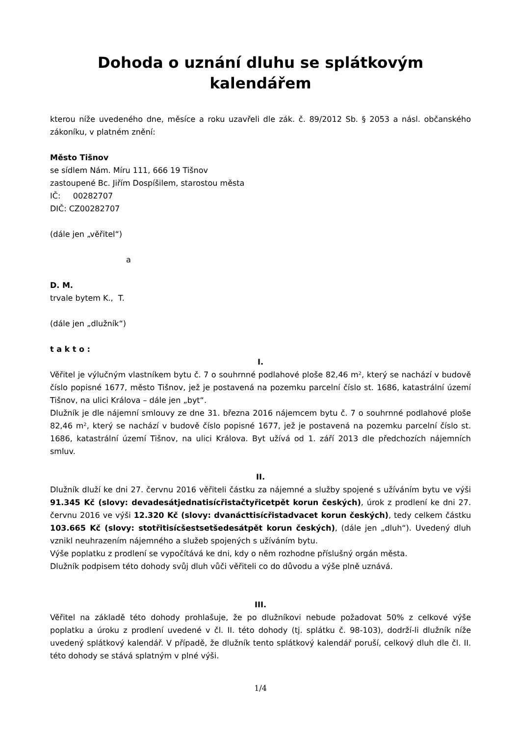Dohoda o uznání dluhu se splátkovým
kalendářem
kterou níže uvedeného dne, měsíce a roku uzavřeli dle zák. č. 89/2012 Sb. § 2053 a násl. občanského zákoníku, v platném znění:
Město Tišnov
se sídlem Nám. Míru 111, 666 19 Tišnov
zastoupené Bc. Jiřím Dospíšilem, starostou města
IČ: 00282707
DIČ: CZ00282707
(dále jen „věřitel“)
a
D. M.
trvale bytem K., T.
(dále jen „dlužník“)
t a k t o :
I.
Věřitel je výlučným vlastníkem bytu č. 7 o souhrnné podlahové ploše 82,46 m², který se nachází v budově číslo popisné 1677, město Tišnov, jež je postavená na pozemku parcelní číslo st. 1686, katastrální území Tišnov, na ulici Králova – dále jen „byt“.
Dlužník je dle nájemní smlouvy ze dne 31. března 2016 nájemcem bytu č. 7 o souhrnné podlahové ploše 82,46 m², který se nachází v budově číslo popisné 1677, jež je postavená na pozemku parcelní číslo st. 1686, katastrální území Tišnov, na ulici Králova. Byt užívá od 1. září 2013 dle předchozích nájemních smluv.
II.
Dlužník dluží ke dni 27. červnu 2016 věřiteli částku za nájemné a služby spojené s užíváním bytu ve výši 91.345 Kč (slovy: devadesátjednatisícřistačtyřicetpět korun českých), úrok z prodlení ke dni 27. červnu 2016 ve výši 12.320 Kč (slovy: dvanácttisícřistadvacet korun českých), tedy celkem částku 103.665 Kč (slovy: stotřitisícšestsetšedesátpět korun českých), (dále jen „dluh“). Uvedený dluh vznikl neuhrazením nájemného a služeb spojených s užíváním bytu.
Výše poplatku z prodlení se vypočítává ke dni, kdy o něm rozhodne příslušný orgán města.
Dlužník podpisem této dohody svůj dluh vůči věřiteli co do důvodu a výše plně uznává.
III.
Věřitel na základě této dohody prohlašuje, že po dlužníkovi nebude požadovat 50% z celkové výše poplatku a úroku z prodlení uvedené v čl. II. této dohody (tj. splátku č. 98-103), dodrží-li dlužník níže uvedený splátkový kalendář. V případě, že dlužník tento splátkový kalendář poruší, celkový dluh dle čl. II. této dohody se stává splatným v plné výši.
1/4